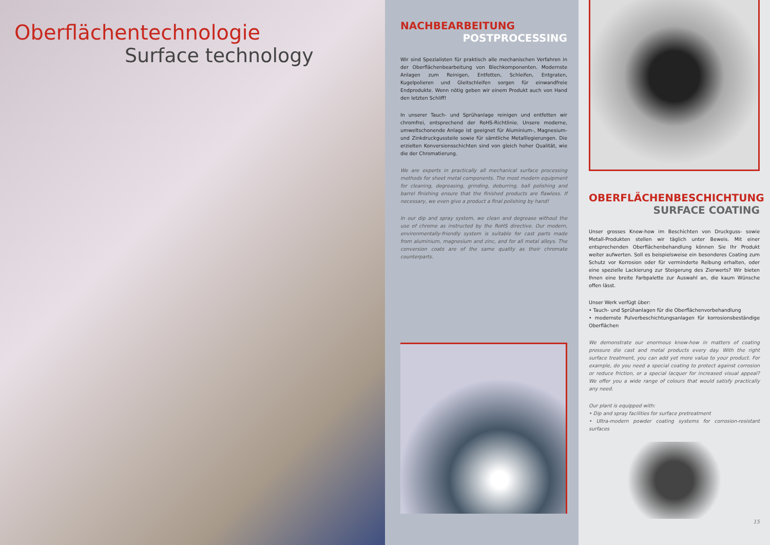Oberflächentechnologie
Surface technology
NACHBEARBEITUNG
POSTPROCESSING
Wir sind Spezialisten für praktisch alle mechanischen Verfahren in der Oberflächenbearbeitung von Blechkomponenten. Modernste Anlagen zum Reinigen, Entfetten, Schleifen, Entgraten, Kugelpolieren und Gleitschleifen sorgen für einwandfreie Endprodukte. Wenn nötig geben wir einem Produkt auch von Hand den letzten Schliff!
In unserer Tauch- und Sprühanlage reinigen und entfetten wir chromfrei, entsprechend der RoHS-Richtlinie. Unsere moderne, umweltschonende Anlage ist geeignet für Aluminium-, Magnesium- und Zinkdruckgussteile sowie für sämtliche Metalllegierungen. Die erzielten Konversionsschichten sind von gleich hoher Qualität, wie die der Chromatierung.
We are experts in practically all mechanical surface processing methods for sheet metal components. The most modern equipment for cleaning, degreasing, grinding, deburring, ball polishing and barrel finishing ensure that the finished products are flawless. If necessary, we even give a product a final polishing by hand!
In our dip and spray system, we clean and degrease without the use of chrome as instructed by the RoHS directive. Our modern, environmentally-friendly system is suitable for cast parts made from aluminium, magnesium and zinc, and for all metal alloys. The conversion coats are of the same quality as their chromate counterparts.
OBERFLÄCHENBESCHICHTUNG
SURFACE COATING
Unser grosses Know-how im Beschichten von Druckguss- sowie Metall-Produkten stellen wir täglich unter Beweis. Mit einer entsprechenden Oberflächenbehandlung können Sie Ihr Produkt weiter aufwerten. Soll es beispielsweise ein besonderes Coating zum Schutz vor Korrosion oder für verminderte Reibung erhalten, oder eine spezielle Lackierung zur Steigerung des Zierwerts? Wir bieten Ihnen eine breite Farbpalette zur Auswahl an, die kaum Wünsche offen lässt.
Unser Werk verfügt über:
• Tauch- und Sprühanlagen für die Oberflächenvorbehandlung
• modernste Pulverbeschichtungsanlagen für korrosionsbeständige Oberflächen
We demonstrate our enormous know-how in matters of coating pressure die cast and metal products every day. With the right surface treatment, you can add yet more value to your product. For example, do you need a special coating to protect against corrosion or reduce friction, or a special lacquer for increased visual appeal? We offer you a wide range of colours that would satisfy practically any need.
Our plant is equipped with:
• Dip and spray facilities for surface pretreatment
• Ultra-modern powder coating systems for corrosion-resistant surfaces
15